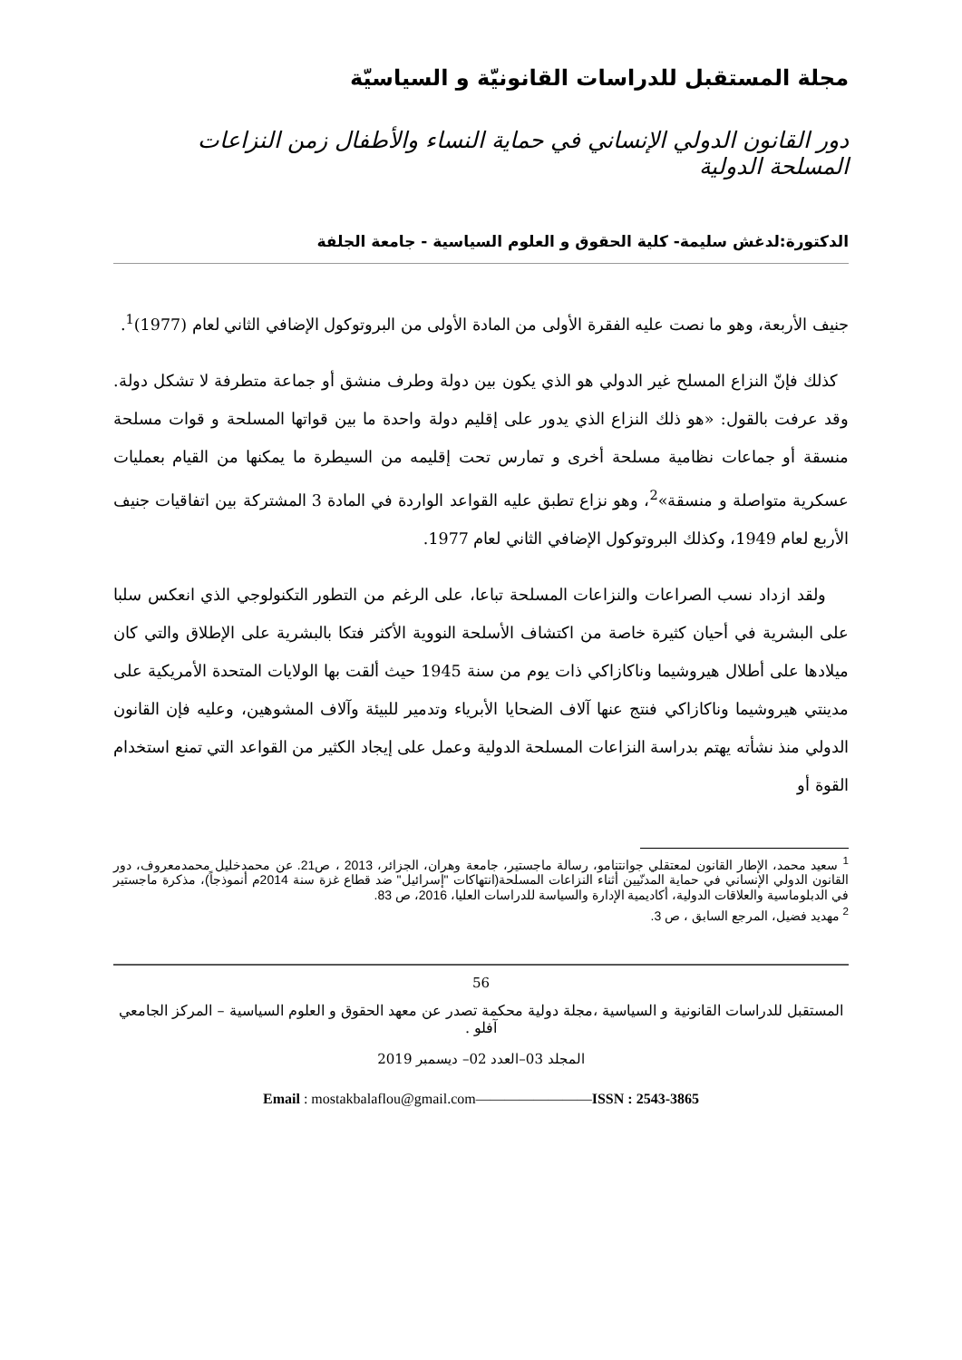مجلة المستقبل للدراسات القانونيّة و السياسيّة
دور القانون الدولي الإنساني في حماية النساء والأطفال زمن النزاعات المسلحة الدولية
الدكتورة:لدغش سليمة- كلية الحقوق و العلوم السياسية - جامعة الجلفة
جنيف الأربعة، وهو ما نصت عليه الفقرة الأولى من المادة الأولى من البروتوكول الإضافي الثاني لعام (1977)<sup>1</sup>.
كذلك فإنّ النزاع المسلح غير الدولي هو الذي يكون بين دولة وطرف منشق أو جماعة متطرفة لا تشكل دولة. وقد عرفت بالقول: «هو ذلك النزاع الذي يدور على إقليم دولة واحدة ما بين قواتها المسلحة و قوات مسلحة منسقة أو جماعات نظامية مسلحة أخرى و تمارس تحت إقليمه من السيطرة ما يمكنها من القيام بعمليات عسكرية متواصلة و منسقة»<sup>2</sup>، وهو نزاع تطبق عليه القواعد الواردة في المادة 3 المشتركة بين اتفاقيات جنيف الأربع لعام 1949، وكذلك البروتوكول الإضافي الثاني لعام 1977.
ولقد ازداد نسب الصراعات والنزاعات المسلحة تباعا، على الرغم من التطور التكنولوجي الذي انعكس سلبا على البشرية في أحيان كثيرة خاصة من اكتشاف الأسلحة النووية الأكثر فتكا بالبشرية على الإطلاق والتي كان ميلادها على أطلال هيروشيما وناكازاكي ذات يوم من سنة 1945 حيث ألقت بها الولايات المتحدة الأمريكية على مدينتي هيروشيما وناكازاكي فنتج عنها آلاف الضحايا الأبرياء وتدمير للبيئة وآلاف المشوهين، وعليه فإن القانون الدولي منذ نشأته يهتم بدراسة النزاعات المسلحة الدولية وعمل على إيجاد الكثير من القواعد التي تمنع استخدام القوة أو
<sup>1</sup> سعيد محمد، الإطار القانون لمعتقلي جوانتنامو، رسالة ماجستير، جامعة وهران، الجزائر، 2013 ، ص21. عن محمدخليل محمدمعروف، دور القانون الدولي الإنساني في حماية المدنّيين أثناء النزاعات المسلحة(انتهاكات "إسرائيل" ضد قطاع غزة سنة 2014م أنموذجاً)، مذكرة ماجستير في الدبلوماسية والعلاقات الدولية، أكاديمية الإدارة والسياسة للدراسات العليا، 2016، ص 83.
<sup>2</sup> مهديد فضيل، المرجع السابق ، ص 3.
56
المستقبل للدراسات القانونية و السياسية ،مجلة دولية محكمة تصدر عن معهد الحقوق و العلوم السياسية – المركز الجامعي آفلو .
المجلد 03–العدد 02– ديسمبر 2019
Email : mostakbalaflou@gmail.com————————ISSN : 2543-3865